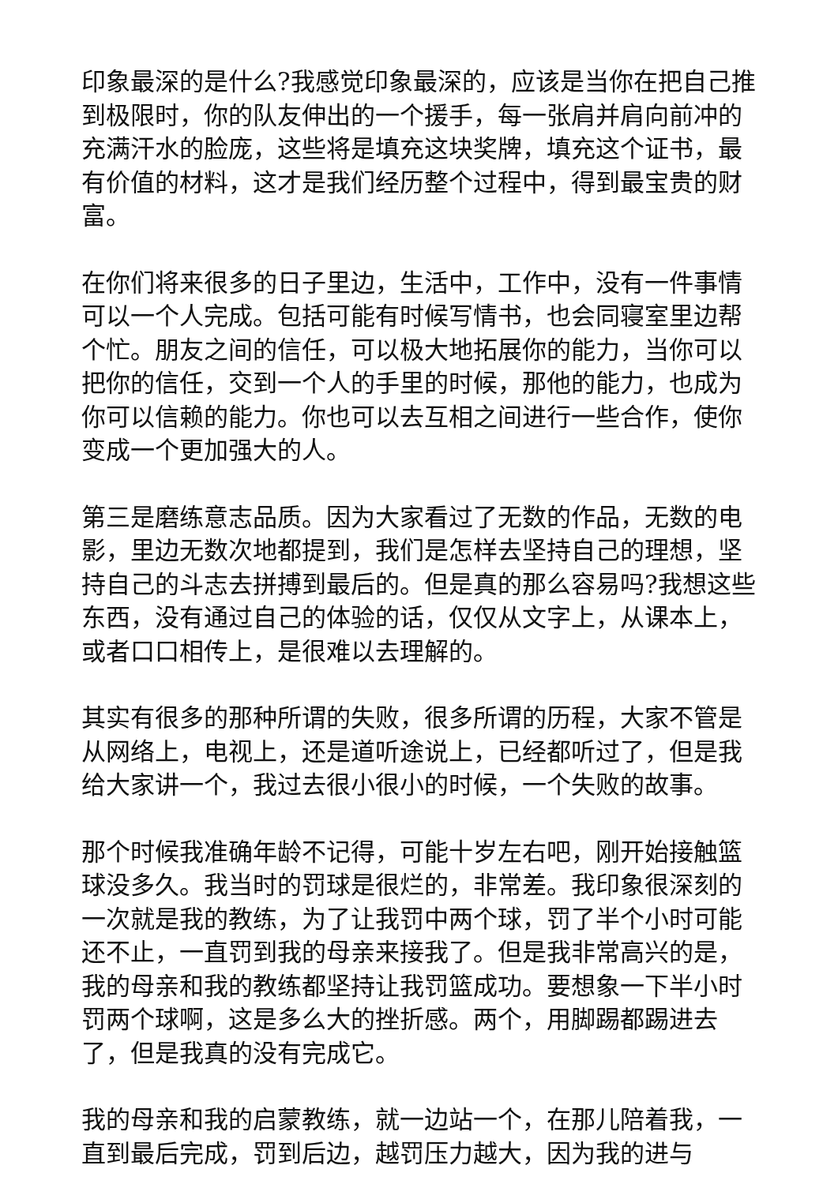印象最深的是什么?我感觉印象最深的，应该是当你在把自己推到极限时，你的队友伸出的一个援手，每一张肩并肩向前冲的充满汗水的脸庞，这些将是填充这块奖牌，填充这个证书，最有价值的材料，这才是我们经历整个过程中，得到最宝贵的财富。
在你们将来很多的日子里边，生活中，工作中，没有一件事情可以一个人完成。包括可能有时候写情书，也会同寝室里边帮个忙。朋友之间的信任，可以极大地拓展你的能力，当你可以把你的信任，交到一个人的手里的时候，那他的能力，也成为你可以信赖的能力。你也可以去互相之间进行一些合作，使你变成一个更加强大的人。
第三是磨练意志品质。因为大家看过了无数的作品，无数的电影，里边无数次地都提到，我们是怎样去坚持自己的理想，坚持自己的斗志去拼搏到最后的。但是真的那么容易吗?我想这些东西，没有通过自己的体验的话，仅仅从文字上，从课本上，或者口口相传上，是很难以去理解的。
其实有很多的那种所谓的失败，很多所谓的历程，大家不管是从网络上，电视上，还是道听途说上，已经都听过了，但是我给大家讲一个，我过去很小很小的时候，一个失败的故事。
那个时候我准确年龄不记得，可能十岁左右吧，刚开始接触篮球没多久。我当时的罚球是很烂的，非常差。我印象很深刻的一次就是我的教练，为了让我罚中两个球，罚了半个小时可能还不止，一直罚到我的母亲来接我了。但是我非常高兴的是，我的母亲和我的教练都坚持让我罚篮成功。要想象一下半小时罚两个球啊，这是多么大的挫折感。两个，用脚踢都踢进去了，但是我真的没有完成它。
我的母亲和我的启蒙教练，就一边站一个，在那儿陪着我，一直到最后完成，罚到后边，越罚压力越大，因为我的进与